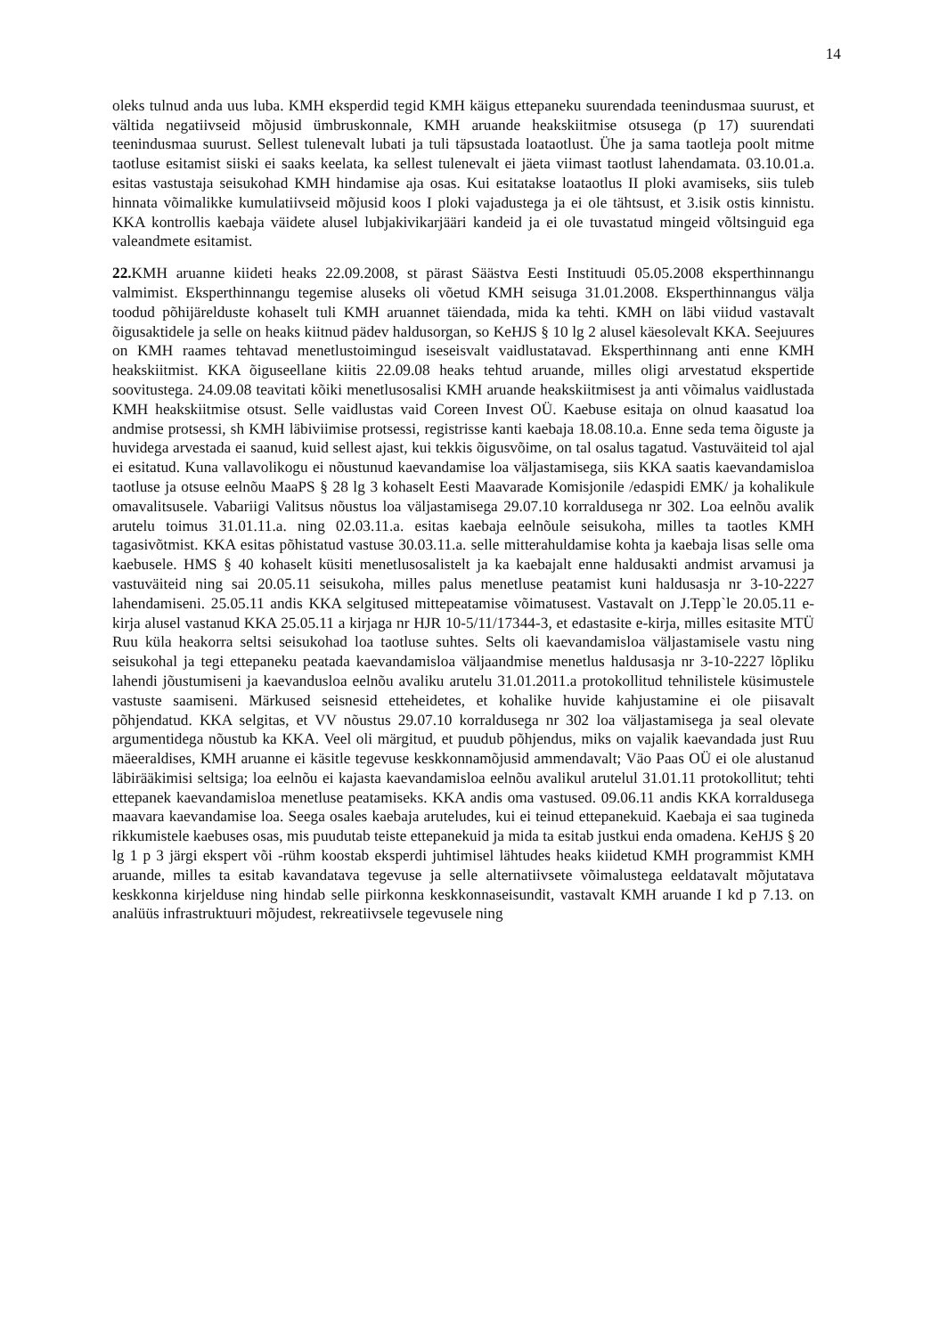14
oleks tulnud anda uus luba. KMH eksperdid tegid KMH käigus ettepaneku suurendada teenindusmaa suurust, et vältida negatiivseid mõjusid ümbruskonnale, KMH aruande heakskiitmise otsusega (p 17) suurendati teenindusmaa suurust. Sellest tulenevalt lubati ja tuli täpsustada loataotlust. Ühe ja sama taotleja poolt mitme taotluse esitamist siiski ei saaks keelata, ka sellest tulenevalt ei jäeta viimast taotlust lahendamata. 03.10.01.a. esitas vastustaja seisukohad KMH hindamise aja osas. Kui esitatakse loataotlus II ploki avamiseks, siis tuleb hinnata võimalikke kumulatiivseid mõjusid koos I ploki vajadustega ja ei ole tähtsust, et 3.isik ostis kinnistu. KKA kontrollis kaebaja väidete alusel lubjakivikarjääri kandeid ja ei ole tuvastatud mingeid võltsinguid ega valeandmete esitamist.
22. KMH aruanne kiideti heaks 22.09.2008, st pärast Säästva Eesti Instituudi 05.05.2008 eksperthinnangu valmimist. Eksperthinnangu tegemise aluseks oli võetud KMH seisuga 31.01.2008. Eksperthinnangus välja toodud põhijärelduste kohaselt tuli KMH aruannet täiendada, mida ka tehti. KMH on läbi viidud vastavalt õigusaktidele ja selle on heaks kiitnud pädev haldusorgan, so KeHJS § 10 lg 2 alusel käesolevalt KKA. Seejuures on KMH raames tehtavad menetlustoimingud iseseisvalt vaidlustatavad. Eksperthinnang anti enne KMH heakskiitmist. KKA õiguseellane kiitis 22.09.08 heaks tehtud aruande, milles oligi arvestatud ekspertide soovitustega. 24.09.08 teavitati kõiki menetlusosalisi KMH aruande heakskiitmisest ja anti võimalus vaidlustada KMH heakskiitmise otsust. Selle vaidlustas vaid Coreen Invest OÜ. Kaebuse esitaja on olnud kaasatud loa andmise protsessi, sh KMH läbiviimise protsessi, registrisse kanti kaebaja 18.08.10.a. Enne seda tema õiguste ja huvidega arvestada ei saanud, kuid sellest ajast, kui tekkis õigusvõime, on tal osalus tagatud. Vastuväiteid tol ajal ei esitatud. Kuna vallavolikogu ei nõustunud kaevandamise loa väljastamisega, siis KKA saatis kaevandamisloa taotluse ja otsuse eelnõu MaaPS § 28 lg 3 kohaselt Eesti Maavarade Komisjonile /edaspidi EMK/ ja kohalikule omavalitsusele. Vabariigi Valitsus nõustus loa väljastamisega 29.07.10 korraldusega nr 302. Loa eelnõu avalik arutelu toimus 31.01.11.a. ning 02.03.11.a. esitas kaebaja eelnõule seisukoha, milles ta taotles KMH tagasivõtmist. KKA esitas põhistatud vastuse 30.03.11.a. selle mitterahuldamise kohta ja kaebaja lisas selle oma kaebusele. HMS § 40 kohaselt küsiti menetlusosalistelt ja ka kaebajalt enne haldusakti andmist arvamusi ja vastuväiteid ning sai 20.05.11 seisukoha, milles palus menetluse peatamist kuni haldusasja nr 3-10-2227 lahendamiseni. 25.05.11 andis KKA selgitused mittepeatamise võimatusest. Vastavalt on J.Tepp`le 20.05.11 e-kirja alusel vastanud KKA 25.05.11 a kirjaga nr HJR 10-5/11/17344-3, et edastasite e-kirja, milles esitasite MTÜ Ruu küla heakorra seltsi seisukohad loa taotluse suhtes. Selts oli kaevandamisloa väljastamisele vastu ning seisukohal ja tegi ettepaneku peatada kaevandamisloa väljaandmise menetlus haldusasja nr 3-10-2227 lõpliku lahendi jõustumiseni ja kaevandusloa eelnõu avaliku arutelu 31.01.2011.a protokollitud tehnilistele küsimustele vastuste saamiseni. Märkused seisnesid etteheidetes, et kohalike huvide kahjustamine ei ole piisavalt põhjendatud. KKA selgitas, et VV nõustus 29.07.10 korraldusega nr 302 loa väljastamisega ja seal olevate argumentidega nõustub ka KKA. Veel oli märgitud, et puudub põhjendus, miks on vajalik kaevandada just Ruu mäeeraldises, KMH aruanne ei käsitle tegevuse keskkonnamõjusid ammendavalt; Väo Paas OÜ ei ole alustanud läbirääkimisi seltsiga; loa eelnõu ei kajasta kaevandamisloa eelnõu avalikul arutelul 31.01.11 protokollitut; tehti ettepanek kaevandamisloa menetluse peatamiseks. KKA andis oma vastused. 09.06.11 andis KKA korraldusega maavara kaevandamise loa. Seega osales kaebaja aruteludes, kui ei teinud ettepanekuid. Kaebaja ei saa tugineda rikkumistele kaebuses osas, mis puudutab teiste ettepanekuid ja mida ta esitab justkui enda omadena. KeHJS § 20 lg 1 p 3 järgi ekspert või -rühm koostab eksperdi juhtimisel lähtudes heaks kiidetud KMH programmist KMH aruande, milles ta esitab kavandatava tegevuse ja selle alternatiivsete võimalustega eeldatavalt mõjutatava keskkonna kirjelduse ning hindab selle piirkonna keskkonnaseisundit, vastavalt KMH aruande I kd p 7.13. on analüüs infrastruktuuri mõjudest, rekreatiivsele tegevusele ning